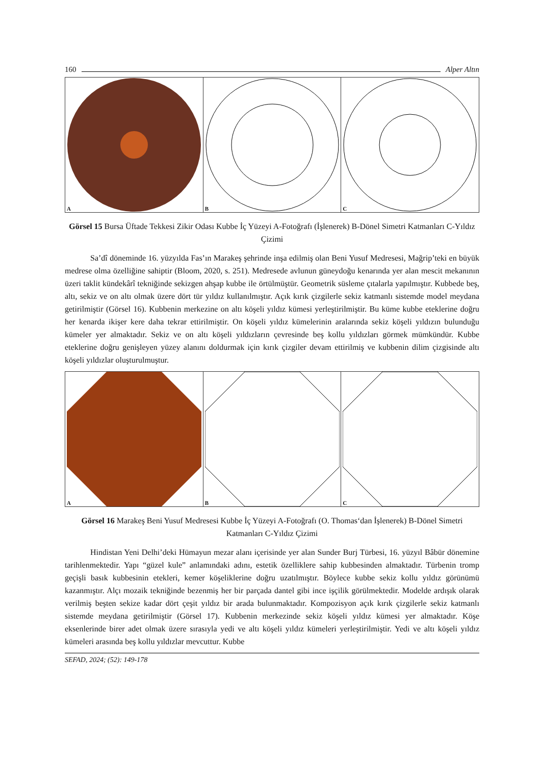160 Alper Altın
A B C
Görsel 15 Bursa Üftade Tekkesi Zikir Odası Kubbe İç Yüzeyi A-Fotoğrafı (İşlenerek) B-Dönel Simetri Katmanları C-Yıldız Çizimi
Sa’dî döneminde 16. yüzyılda Fas’ın Marakeş şehrinde inşa edilmiş olan Beni Yusuf Medresesi, Mağrip’teki en büyük medrese olma özelliğine sahiptir (Bloom, 2020, s. 251). Medresede avlunun güneydoğu kenarında yer alan mescit mekanının üzeri taklit kündekârî tekniğinde sekizgen ahşap kubbe ile örtülmüştür. Geometrik süsleme çıtalarla yapılmıştır. Kubbede beş, altı, sekiz ve on altı olmak üzere dört tür yıldız kullanılmıştır. Açık kırık çizgilerle sekiz katmanlı sistemde model meydana getirilmiştir (Görsel 16). Kubbenin merkezine on altı köşeli yıldız kümesi yerleştirilmiştir. Bu küme kubbe eteklerine doğru her kenarda ikişer kere daha tekrar ettirilmiştir. On köşeli yıldız kümelerinin aralarında sekiz köşeli yıldızın bulunduğu kümeler yer almaktadır. Sekiz ve on altı köşeli yıldızların çevresinde beş kollu yıldızları görmek mümkündür. Kubbe eteklerine doğru genişleyen yüzey alanını doldurmak için kırık çizgiler devam ettirilmiş ve kubbenin dilim çizgisinde altı köşeli yıldızlar oluşturulmuştur.
A B C
Görsel 16 Marakeş Beni Yusuf Medresesi Kubbe İç Yüzeyi A-Fotoğrafı (O. Thomas‘dan İşlenerek) B-Dönel Simetri Katmanları C-Yıldız Çizimi
Hindistan Yeni Delhi’deki Hümayun mezar alanı içerisinde yer alan Sunder Burj Türbesi, 16. yüzyıl Bâbür dönemine tarihlenmektedir. Yapı “güzel kule” anlamındaki adını, estetik özelliklere sahip kubbesinden almaktadır. Türbenin tromp geçişli basık kubbesinin etekleri, kemer köşeliklerine doğru uzatılmıştır. Böylece kubbe sekiz kollu yıldız görünümü kazanmıştır. Alçı mozaik tekniğinde bezenmiş her bir parçada dantel gibi ince işçilik görülmektedir. Modelde ardışık olarak verilmiş beşten sekize kadar dört çeşit yıldız bir arada bulunmaktadır. Kompozisyon açık kırık çizgilerle sekiz katmanlı sistemde meydana getirilmiştir (Görsel 17). Kubbenin merkezinde sekiz köşeli yıldız kümesi yer almaktadır. Köşe eksenlerinde birer adet olmak üzere sırasıyla yedi ve altı köşeli yıldız kümeleri yerleştirilmiştir. Yedi ve altı köşeli yıldız kümeleri arasında beş kollu yıldızlar mevcuttur. Kubbe
SEFAD, 2024; (52): 149-178